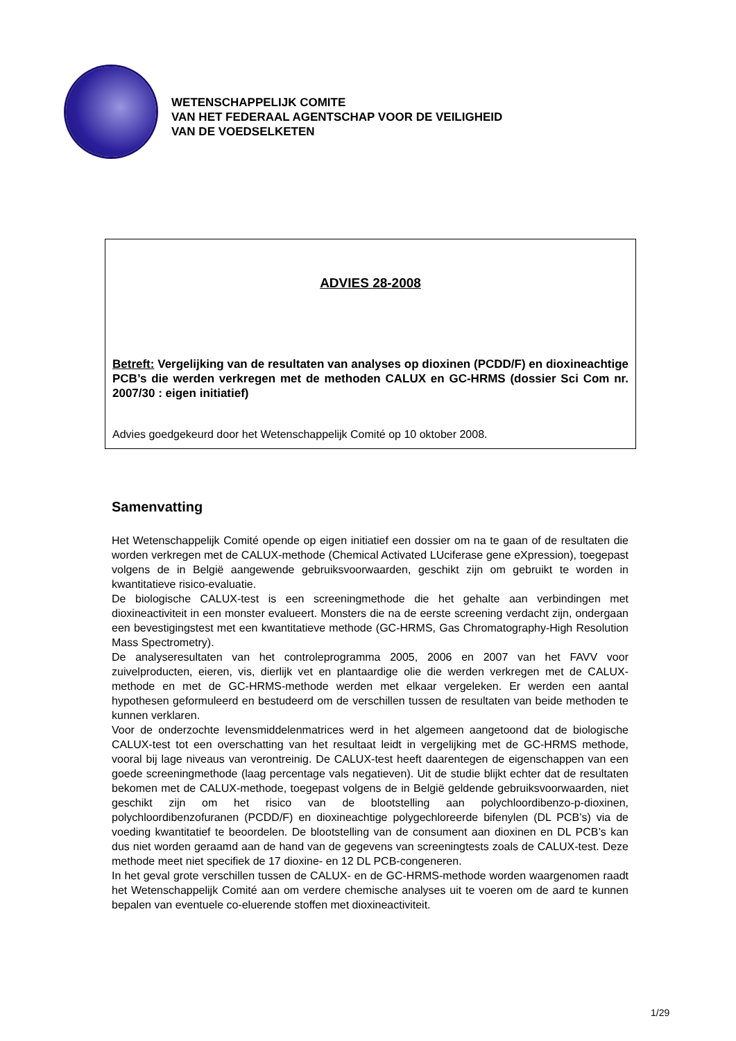WETENSCHAPPELIJK COMITE
VAN HET FEDERAAL AGENTSCHAP VOOR DE VEILIGHEID
VAN DE VOEDSELKETEN
ADVIES 28-2008
Betreft: Vergelijking van de resultaten van analyses op dioxinen (PCDD/F) en dioxineachtige PCB’s die werden verkregen met de methoden CALUX en GC-HRMS (dossier Sci Com nr. 2007/30 : eigen initiatief)
Advies goedgekeurd door het Wetenschappelijk Comité op 10 oktober 2008.
Samenvatting
Het Wetenschappelijk Comité opende op eigen initiatief een dossier om na te gaan of de resultaten die worden verkregen met de CALUX-methode (Chemical Activated LUciferase gene eXpression), toegepast volgens de in België aangewende gebruiksvoorwaarden, geschikt zijn om gebruikt te worden in kwantitatieve risico-evaluatie.
De biologische CALUX-test is een screeningmethode die het gehalte aan verbindingen met dioxineactiviteit in een monster evalueert. Monsters die na de eerste screening verdacht zijn, ondergaan een bevestigingstest met een kwantitatieve methode (GC-HRMS, Gas Chromatography-High Resolution Mass Spectrometry).
De analyseresultaten van het controleprogramma 2005, 2006 en 2007 van het FAVV voor zuivelproducten, eieren, vis, dierlijk vet en plantaardige olie die werden verkregen met de CALUX-methode en met de GC-HRMS-methode werden met elkaar vergeleken. Er werden een aantal hypothesen geformuleerd en bestudeerd om de verschillen tussen de resultaten van beide methoden te kunnen verklaren.
Voor de onderzochte levensmiddelenmatrices werd in het algemeen aangetoond dat de biologische CALUX-test tot een overschatting van het resultaat leidt in vergelijking met de GC-HRMS methode, vooral bij lage niveaus van verontreinig. De CALUX-test heeft daarentegen de eigenschappen van een goede screeningmethode (laag percentage vals negatieven). Uit de studie blijkt echter dat de resultaten bekomen met de CALUX-methode, toegepast volgens de in België geldende gebruiksvoorwaarden, niet geschikt zijn om het risico van de blootstelling aan polychloordibenzo-p-dioxinen, polychloordibenzofuranen (PCDD/F) en dioxineachtige polygechloreerde bifenylen (DL PCB’s) via de voeding kwantitatief te beoordelen. De blootstelling van de consument aan dioxinen en DL PCB’s kan dus niet worden geraamd aan de hand van de gegevens van screeningtests zoals de CALUX-test. Deze methode meet niet specifiek de 17 dioxine- en 12 DL PCB-congeneren.
In het geval grote verschillen tussen de CALUX- en de GC-HRMS-methode worden waargenomen raadt het Wetenschappelijk Comité aan om verdere chemische analyses uit te voeren om de aard te kunnen bepalen van eventuele co-eluerende stoffen met dioxineactiviteit.
1/29